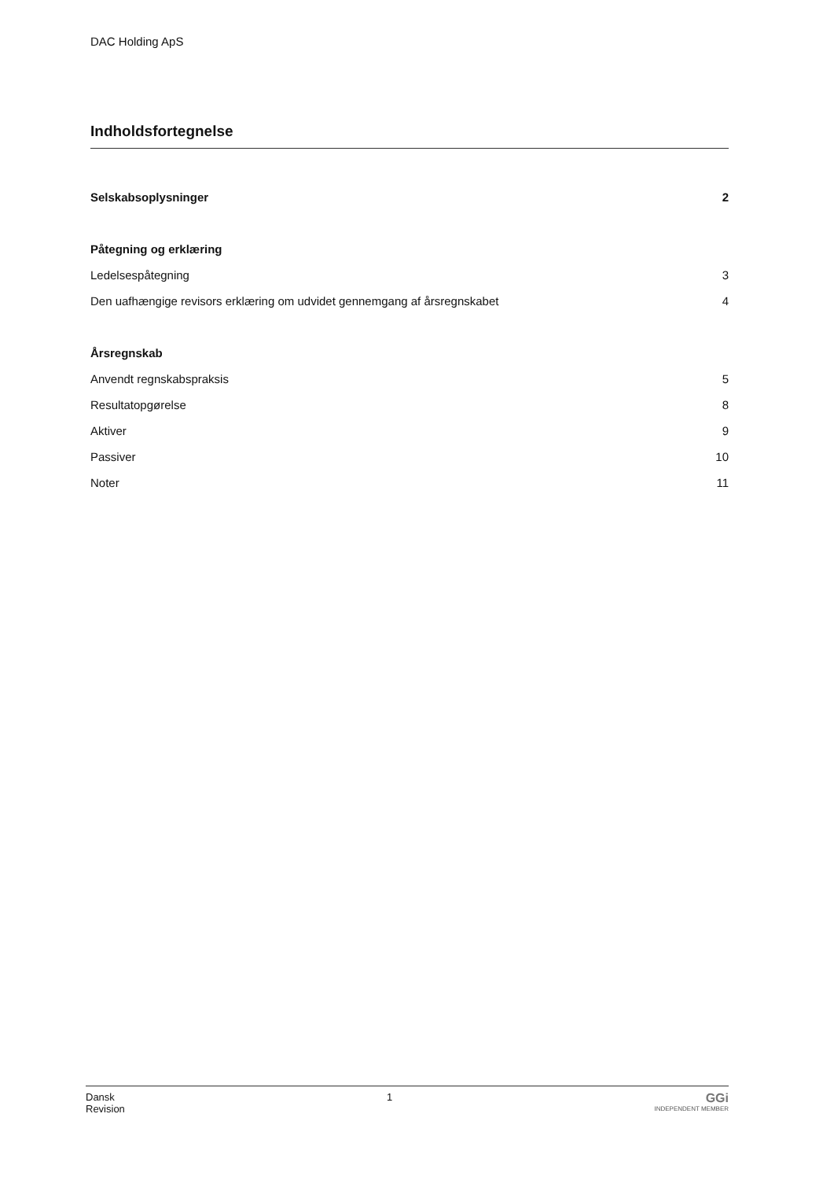DAC Holding ApS
Indholdsfortegnelse
Selskabsoplysninger 2
Påtegning og erklæring
Ledelsespåtegning 3
Den uafhængige revisors erklæring om udvidet gennemgang af årsregnskabet 4
Årsregnskab
Anvendt regnskabspraksis 5
Resultatopgørelse 8
Aktiver 9
Passiver 10
Noter 11
Dansk
Revision
1
GGi
INDEPENDENT MEMBER